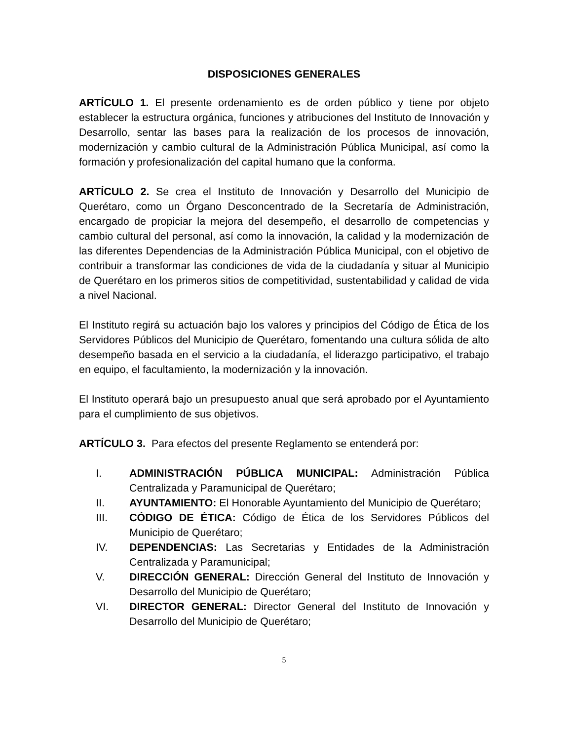DISPOSICIONES GENERALES
ARTÍCULO 1. El presente ordenamiento es de orden público y tiene por objeto establecer la estructura orgánica, funciones y atribuciones del Instituto de Innovación y Desarrollo, sentar las bases para la realización de los procesos de innovación, modernización y cambio cultural de la Administración Pública Municipal, así como la formación y profesionalización del capital humano que la conforma.
ARTÍCULO 2. Se crea el Instituto de Innovación y Desarrollo del Municipio de Querétaro, como un Órgano Desconcentrado de la Secretaría de Administración, encargado de propiciar la mejora del desempeño, el desarrollo de competencias y cambio cultural del personal, así como la innovación, la calidad y la modernización de las diferentes Dependencias de la Administración Pública Municipal, con el objetivo de contribuir a transformar las condiciones de vida de la ciudadanía y situar al Municipio de Querétaro en los primeros sitios de competitividad, sustentabilidad y calidad de vida a nivel Nacional.
El Instituto regirá su actuación bajo los valores y principios del Código de Ética de los Servidores Públicos del Municipio de Querétaro, fomentando una cultura sólida de alto desempeño basada en el servicio a la ciudadanía, el liderazgo participativo, el trabajo en equipo, el facultamiento, la modernización y la innovación.
El Instituto operará bajo un presupuesto anual que será aprobado por el Ayuntamiento para el cumplimiento de sus objetivos.
ARTÍCULO 3. Para efectos del presente Reglamento se entenderá por:
I. ADMINISTRACIÓN PÚBLICA MUNICIPAL: Administración Pública Centralizada y Paramunicipal de Querétaro;
II. AYUNTAMIENTO: El Honorable Ayuntamiento del Municipio de Querétaro;
III. CÓDIGO DE ÉTICA: Código de Ética de los Servidores Públicos del Municipio de Querétaro;
IV. DEPENDENCIAS: Las Secretarias y Entidades de la Administración Centralizada y Paramunicipal;
V. DIRECCIÓN GENERAL: Dirección General del Instituto de Innovación y Desarrollo del Municipio de Querétaro;
VI. DIRECTOR GENERAL: Director General del Instituto de Innovación y Desarrollo del Municipio de Querétaro;
5